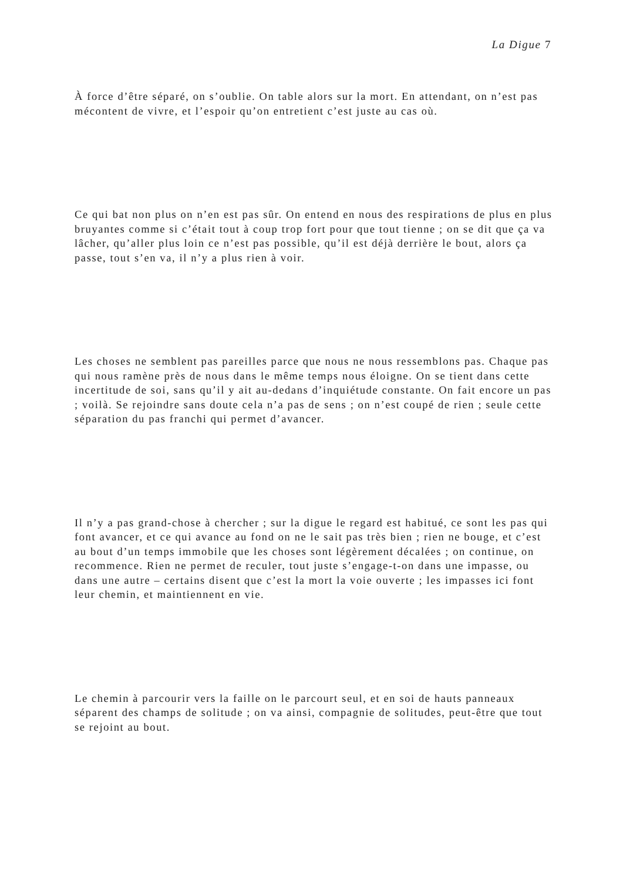La Digue 7
À force d’être séparé, on s’oublie. On table alors sur la mort. En attendant, on n’est pas mécontent de vivre, et l’espoir qu’on entretient c’est juste au cas où.
Ce qui bat non plus on n’en est pas sûr. On entend en nous des respirations de plus en plus bruyantes comme si c’était tout à coup trop fort pour que tout tienne ; on se dit que ça va lâcher, qu’aller plus loin ce n’est pas possible, qu’il est déjà derrière le bout, alors ça passe, tout s’en va, il n’y a plus rien à voir.
Les choses ne semblent pas pareilles parce que nous ne nous ressemblons pas. Chaque pas qui nous ramène près de nous dans le même temps nous éloigne. On se tient dans cette incertitude de soi, sans qu’il y ait au-dedans d’inquiétude constante. On fait encore un pas ; voilà. Se rejoindre sans doute cela n’a pas de sens ; on n’est coupé de rien ; seule cette séparation du pas franchi qui permet d’avancer.
Il n’y a pas grand-chose à chercher ; sur la digue le regard est habitué, ce sont les pas qui font avancer, et ce qui avance au fond on ne le sait pas très bien ; rien ne bouge, et c’est au bout d’un temps immobile que les choses sont légèrement décalées ; on continue, on recommence. Rien ne permet de reculer, tout juste s’engage-t-on dans une impasse, ou dans une autre – certains disent que c’est la mort la voie ouverte ; les impasses ici font leur chemin, et maintiennent en vie.
Le chemin à parcourir vers la faille on le parcourt seul, et en soi de hauts panneaux séparent des champs de solitude ; on va ainsi, compagnie de solitudes, peut-être que tout se rejoint au bout.